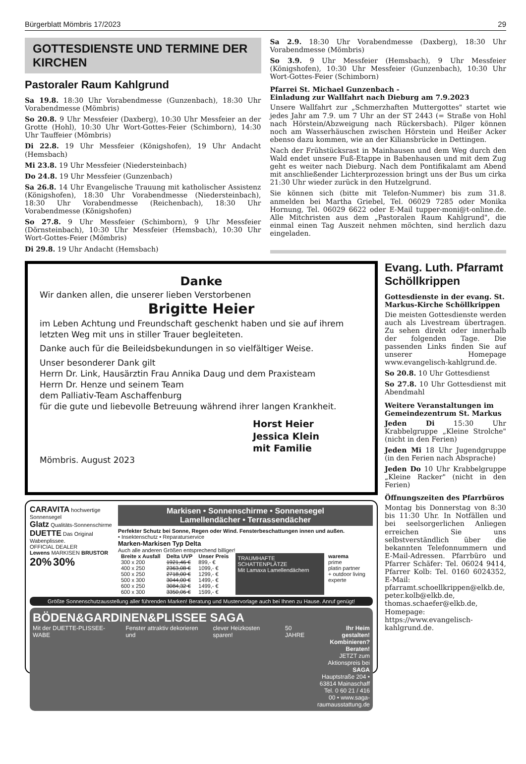Bürgerblatt Mömbris 17/2023 29
GOTTESDIENSTE UND TERMINE DER KIRCHEN
Pastoraler Raum Kahlgrund
Sa 19.8. 18:30 Uhr Vorabendmesse (Gunzenbach), 18:30 Uhr Vorabendmesse (Mömbris)
So 20.8. 9 Uhr Messfeier (Daxberg), 10:30 Uhr Messfeier an der Grotte (Hohl), 10:30 Uhr Wort-Gottes-Feier (Schimborn), 14:30 Uhr Tauffeier (Mömbris)
Di 22.8. 19 Uhr Messfeier (Königshofen), 19 Uhr Andacht (Hemsbach)
Mi 23.8. 19 Uhr Messfeier (Niedersteinbach)
Do 24.8. 19 Uhr Messfeier (Gunzenbach)
Sa 26.8. 14 Uhr Evangelische Trauung mit katholischer Assistenz (Königshofen), 18:30 Uhr Vorabendmesse (Niedersteinbach), 18:30 Uhr Vorabendmesse (Reichenbach), 18:30 Uhr Vorabendmesse (Königshofen)
So 27.8. 9 Uhr Messfeier (Schimborn), 9 Uhr Messfeier (Dörnsteinbach), 10:30 Uhr Messfeier (Hemsbach), 10:30 Uhr Wort-Gottes-Feier (Mömbris)
Di 29.8. 19 Uhr Andacht (Hemsbach)
Sa 2.9. 18:30 Uhr Vorabendmesse (Daxberg), 18:30 Uhr Vorabendmesse (Mömbris)
So 3.9. 9 Uhr Messfeier (Hemsbach), 9 Uhr Messfeier (Königshofen), 10:30 Uhr Messfeier (Gunzenbach), 10:30 Uhr Wort-Gottes-Feier (Schimborn)
Pfarrei St. Michael Gunzenbach -
Einladung zur Wallfahrt nach Dieburg am 7.9.2023
Unsere Wallfahrt zur „Schmerzhaften Muttergottes" startet wie jedes Jahr am 7.9. um 7 Uhr an der ST 2443 (= Straße von Hohl nach Hörstein/Abzweigung nach Rückersbach). Pilger können noch am Wasserhäuschen zwischen Hörstein und Heißer Acker ebenso dazu kommen, wie an der Kiliansbrücke in Dettingen.
Nach der Frühstücksrast in Mainhausen und dem Weg durch den Wald endet unsere Fuß-Etappe in Babenhausen und mit dem Zug geht es weiter nach Dieburg. Nach dem Pontifikalamt am Abend mit anschließender Lichterprozession bringt uns der Bus um cirka 21:30 Uhr wieder zurück in den Hutzelgrund.
Sie können sich (bitte mit Telefon-Nummer) bis zum 31.8. anmelden bei Martha Griebel, Tel. 06029 7285 oder Monika Hornung, Tel. 06029 6622 oder E-Mail tupper-moni@t-online.de. Alle Mitchristen aus dem „Pastoralen Raum Kahlgrund", die einmal einen Tag Auszeit nehmen möchten, sind herzlich dazu eingeladen.
Danke
Wir danken allen, die unserer lieben Verstorbenen
Brigitte Heier
im Leben Achtung und Freundschaft geschenkt haben und sie auf ihrem letzten Weg mit uns in stiller Trauer begleiteten.
Danke auch für die Beileidsbekundungen in so vielfältiger Weise.
Unser besonderer Dank gilt
Herrn Dr. Link, Hausärztin Frau Annika Daug und dem Praxisteam
Herrn Dr. Henze und seinem Team
dem Palliativ-Team Aschaffenburg
für die gute und liebevolle Betreuung während ihrer langen Krankheit.
Horst Heier
Jessica Klein
mit Familie
Mömbris. August 2023
CARAVITA hochwertige Sonnensegel
Glatz Qualitäts-Sonnenschirme
DUETTE Das Original Wabenplissee.
OFFICIAL DEALER
Lewens MARKISEN BRUSTOR
20% 30%
Markisen • Sonnenschirme • Sonnensegel
Lamellendächer • Terrassendächer
Perfekter Schutz bei Sonne, Regen oder Wind. Fensterbeschattungen innen und außen.
• Insektenschutz • Reparaturservice
Marken-Markisen Typ Delta
Auch alle anderen Größen entsprechend billiger!
| Breite x Ausfall | Delta UVP | Unser Preis |
| --- | --- | --- |
| 300 x 200 | 1921,46 € | 899,- € |
| 400 x 250 | 2363,08 € | 1099,- € |
| 500 x 250 | 2718,00 € | 1299,- € |
| 500 x 300 | 3044,00 € | 1499,- € |
| 600 x 250 | 3084,32 € | 1499,- € |
| 600 x 300 | 3350,06 € | 1599,- € |
TRAUMHAFTE SCHATTENPLÄTZE
Mit Lamaxa Lamellendächern
warema
prime
platin partner
+ outdoor living experte
Größte Sonnenschutzausstellung aller führenden Marken! Beratung und Mustervorlage auch bei Ihnen zu Hause. Anruf genügt!
BÖDEN&GARDINEN&PLISSEE SAGA
Mit der DUETTE-PLISSEE-WABE Fenster attraktiv dekorieren und clever Heizkosten sparen! 50 JAHRE Ihr Heim gestalten! Kombinieren? Beraten!
JETZT zum Aktionspreis bei SAGA
Hauptstraße 204 • 63814 Mainaschaff
Tel. 0 60 21 / 416 00 • www.saga-raumausstattung.de
Evang. Luth. Pfarramt Schöllkrippen
Gottesdienste in der evang. St. Markus-Kirche Schöllkrippen
Die meisten Gottesdienste werden auch als Livestream übertragen. Zu sehen direkt oder innerhalb der folgenden Tage. Die passenden Links finden Sie auf unserer Homepage www.evangelisch-kahlgrund.de.
So 20.8. 10 Uhr Gottesdienst
So 27.8. 10 Uhr Gottesdienst mit Abendmahl
Weitere Veranstaltungen im Gemeindezentrum St. Markus
Jeden Di 15:30 Uhr Krabbelgruppe „Kleine Strolche" (nicht in den Ferien)
Jeden Mi 18 Uhr Jugendgruppe (in den Ferien nach Absprache)
Jeden Do 10 Uhr Krabbelgruppe „Kleine Racker" (nicht in den Ferien)
Öffnungszeiten des Pfarrbüros
Montag bis Donnerstag von 8:30 bis 11:30 Uhr. In Notfällen und bei seelsorgerlichen Anliegen erreichen Sie uns selbstverständlich über die bekannten Telefonnummern und E-Mail-Adressen. Pfarrbüro und Pfarrer Schäfer: Tel. 06024 9414, Pfarrer Kolb: Tel. 0160 6024352, E-Mail: pfarramt.schoellkrippen@elkb.de, peter.kolb@elkb.de, thomas.schaefer@elkb.de, Homepage: https://www.evangelisch-kahlgrund.de.